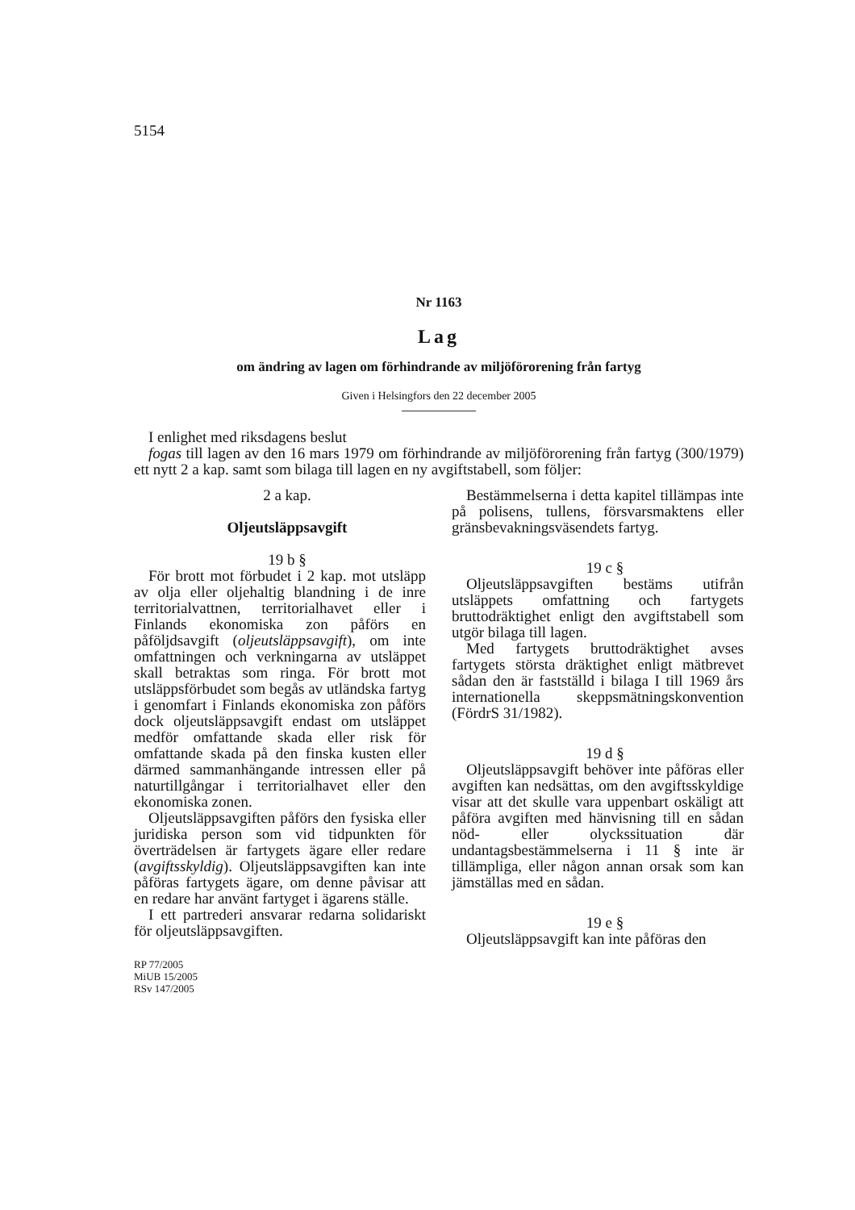5154
Nr 1163
Lag
om ändring av lagen om förhindrande av miljöförorening från fartyg
Given i Helsingfors den 22 december 2005
I enlighet med riksdagens beslut
fogas till lagen av den 16 mars 1979 om förhindrande av miljöförorening från fartyg (300/1979) ett nytt 2 a kap. samt som bilaga till lagen en ny avgiftstabell, som följer:
2 a kap.
Oljeutsläppsavgift
19 b §
För brott mot förbudet i 2 kap. mot utsläpp av olja eller oljehaltig blandning i de inre territorialvattnen, territorialhavet eller i Finlands ekonomiska zon påförs en påföljdsavgift (oljeutsläppsavgift), om inte omfattningen och verkningarna av utsläppet skall betraktas som ringa. För brott mot utsläppsförbudet som begås av utländska fartyg i genomfart i Finlands ekonomiska zon påförs dock oljeutsläppsavgift endast om utsläppet medför omfattande skada eller risk för omfattande skada på den finska kusten eller därmed sammanhängande intressen eller på naturtillgångar i territorialhavet eller den ekonomiska zonen.
Oljeutsläppsavgiften påförs den fysiska eller juridiska person som vid tidpunkten för överträdelsen är fartygets ägare eller redare (avgiftsskyldig). Oljeutsläppsavgiften kan inte påföras fartygets ägare, om denne påvisar att en redare har använt fartyget i ägarens ställe.
I ett partrederi ansvarar redarna solidariskt för oljeutsläppsavgiften.
RP 77/2005
MiUB 15/2005
RSv 147/2005
Bestämmelserna i detta kapitel tillämpas inte på polisens, tullens, försvarsmaktens eller gränsbevakningsväsendets fartyg.
19 c §
Oljeutsläppsavgiften bestäms utifrån utsläppets omfattning och fartygets bruttodräktighet enligt den avgiftstabell som utgör bilaga till lagen.
Med fartygets bruttodräktighet avses fartygets största dräktighet enligt mätbrevet sådan den är fastställd i bilaga I till 1969 års internationella skeppsmätningskonvention (FördrS 31/1982).
19 d §
Oljeutsläppsavgift behöver inte påföras eller avgiften kan nedsättas, om den avgiftsskyldige visar att det skulle vara uppenbart oskäligt att påföra avgiften med hänvisning till en sådan nöd- eller olyckssituation där undantagsbestämmelserna i 11 § inte är tillämpliga, eller någon annan orsak som kan jämställas med en sådan.
19 e §
Oljeutsläppsavgift kan inte påföras den